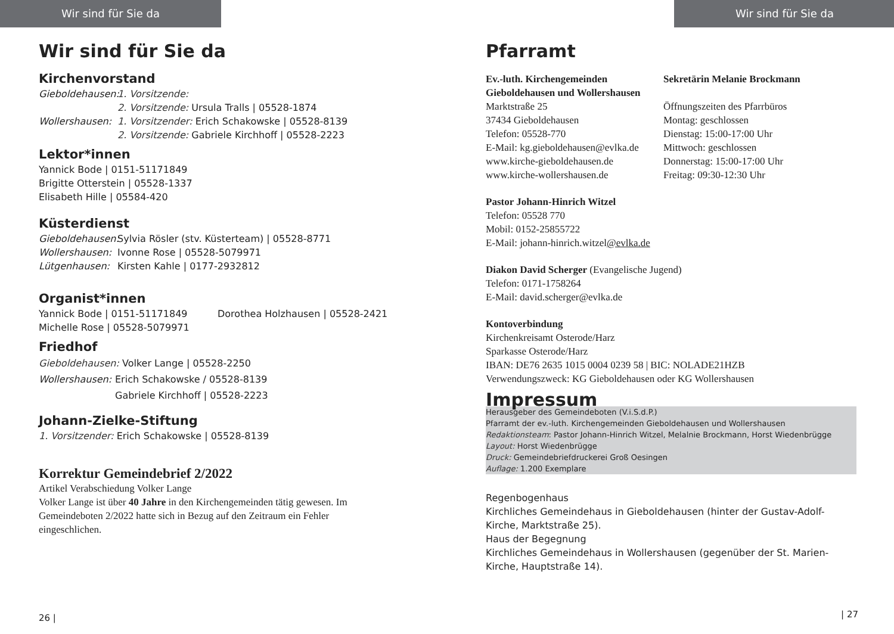Wir sind für Sie da
Wir sind für Sie da
Kirchenvorstand
Gieboldehausen: 1. Vorsitzende:
2. Vorsitzende: Ursula Tralls | 05528-1874
Wollershausen: 1. Vorsitzender: Erich Schakowske | 05528-8139
2. Vorsitzende: Gabriele Kirchhoff | 05528-2223
Lektor*innen
Yannick Bode | 0151-51171849
Brigitte Otterstein | 05528-1337
Elisabeth Hille | 05584-420
Küsterdienst
Gieboldehausen: Sylvia Rösler (stv. Küsterteam) | 05528-8771
Wollershausen: Ivonne Rose | 05528-5079971
Lütgenhausen: Kirsten Kahle | 0177-2932812
Organist*innen
Yannick Bode | 0151-51171849 Dorothea Holzhausen | 05528-2421
Michelle Rose | 05528-5079971
Friedhof
Gieboldehausen: Volker Lange | 05528-2250
Wollershausen: Erich Schakowske / 05528-8139
Gabriele Kirchhoff | 05528-2223
Johann-Zielke-Stiftung
1. Vorsitzender: Erich Schakowske | 05528-8139
Korrektur Gemeindebrief 2/2022
Artikel Verabschiedung Volker Lange
Volker Lange ist über 40 Jahre in den Kirchengemeinden tätig gewesen. Im Gemeindeboten 2/2022 hatte sich in Bezug auf den Zeitraum ein Fehler eingeschlichen.
26 |
Wir sind für Sie da
Pfarramt
Ev.-luth. Kirchengemeinden Gieboldehausen und Wollershausen
Marktstraße 25
37434 Gieboldehausen
Telefon: 05528-770
E-Mail: kg.gieboldehausen@evlka.de
www.kirche-gieboldehausen.de
www.kirche-wollershausen.de
Sekretärin Melanie Brockmann
Öffnungszeiten des Pfarrbüros
Montag: geschlossen
Dienstag: 15:00-17:00 Uhr
Mittwoch: geschlossen
Donnerstag: 15:00-17:00 Uhr
Freitag: 09:30-12:30 Uhr
Pastor Johann-Hinrich Witzel
Telefon: 05528 770
Mobil: 0152-25855722
E-Mail: johann-hinrich.witzel@evlka.de
Diakon David Scherger (Evangelische Jugend)
Telefon: 0171-1758264
E-Mail: david.scherger@evlka.de
Kontoverbindung
Kirchenkreisamt Osterode/Harz
Sparkasse Osterode/Harz
IBAN: DE76 2635 1015 0004 0239 58 | BIC: NOLADE21HZB
Verwendungszweck: KG Gieboldehausen oder KG Wollershausen
Impressum
Herausgeber des Gemeindeboten (V.i.S.d.P.)
Pfarramt der ev.-luth. Kirchengemeinden Gieboldehausen und Wollershausen
Redaktionsteam: Pastor Johann-Hinrich Witzel, Melalnie Brockmann, Horst Wiedenbrügge
Layout: Horst Wiedenbrügge
Druck: Gemeindebriefdruckerei Groß Oesingen
Auflage: 1.200 Exemplare
Regenbogenhaus
Kirchliches Gemeindehaus in Gieboldehausen (hinter der Gustav-Adolf-Kirche, Marktstraße 25).
Haus der Begegnung
Kirchliches Gemeindehaus in Wollershausen (gegenüber der St. Marien-Kirche, Hauptstraße 14).
| 27